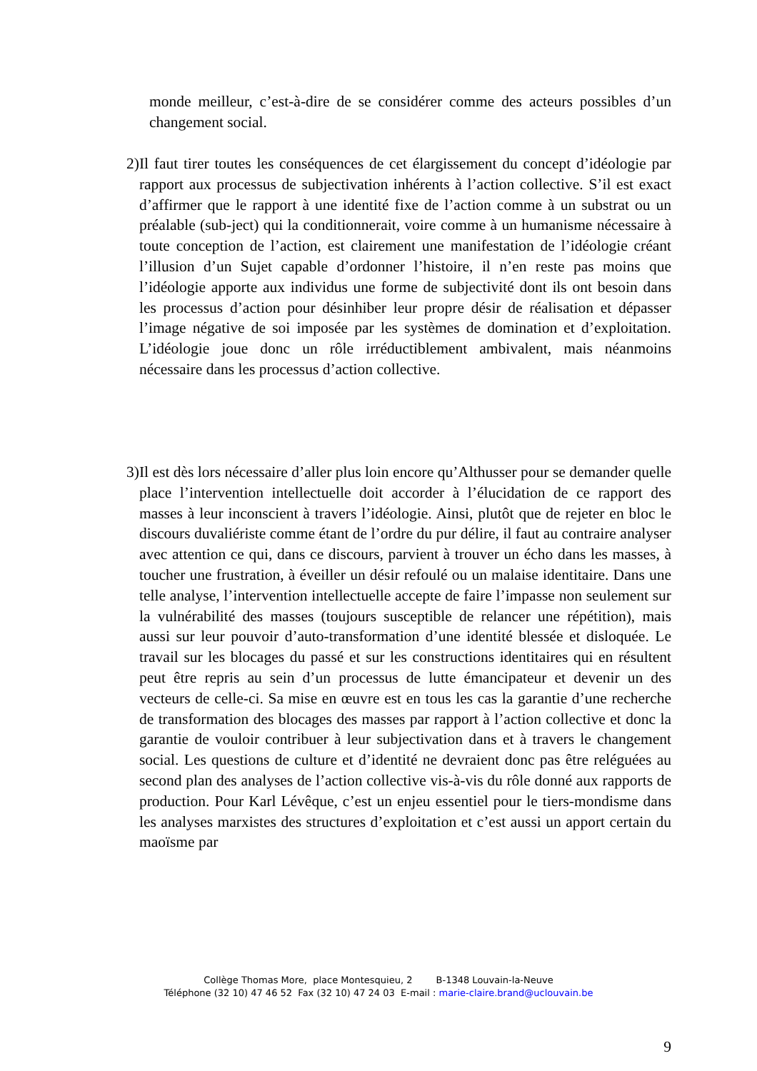monde meilleur, c’est-à-dire de se considérer comme des acteurs possibles d’un changement social.
2) Il faut tirer toutes les conséquences de cet élargissement du concept d’idéologie par rapport aux processus de subjectivation inhérents à l’action collective. S’il est exact d’affirmer que le rapport à une identité fixe de l’action comme à un substrat ou un préalable (sub-ject) qui la conditionnerait, voire comme à un humanisme nécessaire à toute conception de l’action, est clairement une manifestation de l’idéologie créant l’illusion d’un Sujet capable d’ordonner l’histoire, il n’en reste pas moins que l’idéologie apporte aux individus une forme de subjectivité dont ils ont besoin dans les processus d’action pour désinhiber leur propre désir de réalisation et dépasser l’image négative de soi imposée par les systèmes de domination et d’exploitation. L’idéologie joue donc un rôle irréductiblement ambivalent, mais néanmoins nécessaire dans les processus d’action collective.
3) Il est dès lors nécessaire d’aller plus loin encore qu’Althusser pour se demander quelle place l’intervention intellectuelle doit accorder à l’élucidation de ce rapport des masses à leur inconscient à travers l’idéologie. Ainsi, plutôt que de rejeter en bloc le discours duvaliériste comme étant de l’ordre du pur délire, il faut au contraire analyser avec attention ce qui, dans ce discours, parvient à trouver un écho dans les masses, à toucher une frustration, à éveiller un désir refoulé ou un malaise identitaire. Dans une telle analyse, l’intervention intellectuelle accepte de faire l’impasse non seulement sur la vulnérabilité des masses (toujours susceptible de relancer une répétition), mais aussi sur leur pouvoir d’auto-transformation d’une identité blessée et disloquée. Le travail sur les blocages du passé et sur les constructions identitaires qui en résultent peut être repris au sein d’un processus de lutte émancipateur et devenir un des vecteurs de celle-ci. Sa mise en œuvre est en tous les cas la garantie d’une recherche de transformation des blocages des masses par rapport à l’action collective et donc la garantie de vouloir contribuer à leur subjectivation dans et à travers le changement social. Les questions de culture et d’identité ne devraient donc pas être reléguées au second plan des analyses de l’action collective vis-à-vis du rôle donné aux rapports de production. Pour Karl Lévêque, c’est un enjeu essentiel pour le tiers-mondisme dans les analyses marxistes des structures d’exploitation et c’est aussi un apport certain du maoïsme par
Collège Thomas More, place Montesquieu, 2 B-1348 Louvain-la-Neuve
Téléphone (32 10) 47 46 52 Fax (32 10) 47 24 03 E-mail : marie-claire.brand@uclouvain.be
9